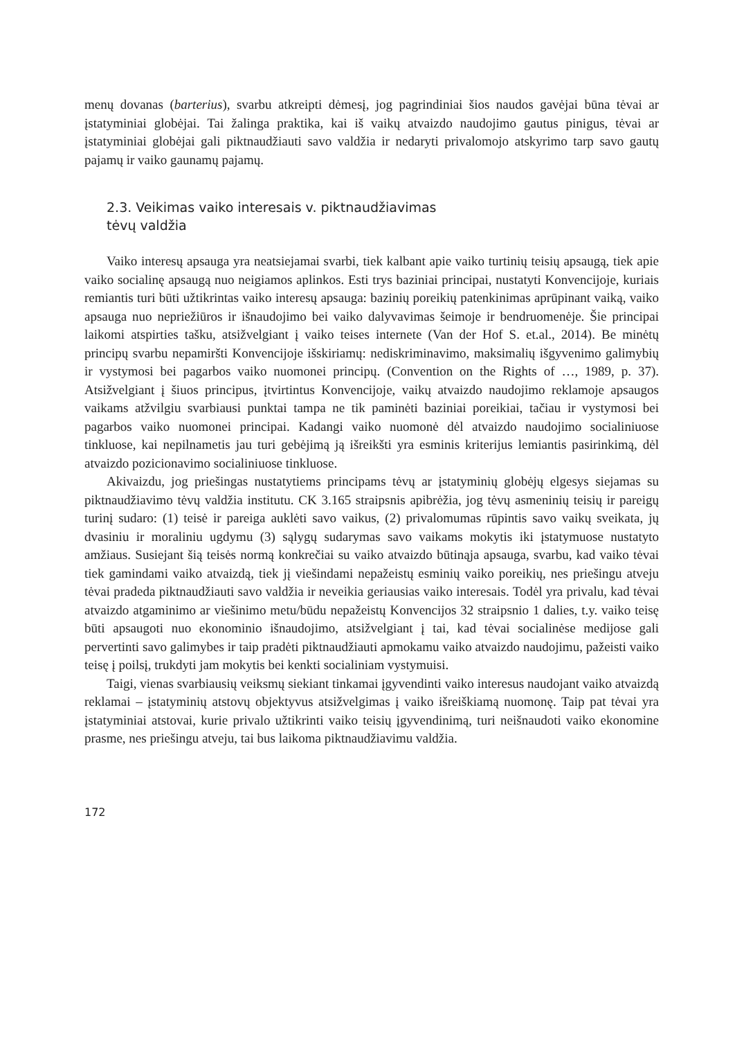menų dovanas (barterius), svarbu atkreipti dėmesį, jog pagrindiniai šios naudos gavėjai būna tėvai ar įstatyminiai globėjai. Tai žalinga praktika, kai iš vaikų atvaizdo naudojimo gautus pinigus, tėvai ar įstatyminiai globėjai gali piktnaudžiauti savo valdžia ir nedaryti privalomojo atskyrimo tarp savo gautų pajamų ir vaiko gaunamų pajamų.
2.3. Veikimas vaiko interesais v. piktnaudžiavimas
tėvų valdžia
Vaiko interesų apsauga yra neatsiejamai svarbi, tiek kalbant apie vaiko turtinių teisių apsaugą, tiek apie vaiko socialinę apsaugą nuo neigiamos aplinkos. Esti trys baziniai principai, nustatyti Konvencijoje, kuriais remiantis turi būti užtikrintas vaiko interesų apsauga: bazinių poreikių patenkinimas aprūpinant vaiką, vaiko apsauga nuo nepriežiūros ir išnaudojimo bei vaiko dalyvavimas šeimoje ir bendruomenėje. Šie principai laikomi atspirties tašku, atsižvelgiant į vaiko teises internete (Van der Hof S. et.al., 2014). Be minėtų principų svarbu nepamiršti Konvencijoje išskiriamų: nediskriminavimo, maksimalių išgyvenimo galimybių ir vystymosi bei pagarbos vaiko nuomonei principų. (Convention on the Rights of …, 1989, p. 37). Atsižvelgiant į šiuos principus, įtvirtintus Konvencijoje, vaikų atvaizdo naudojimo reklamoje apsaugos vaikams atžvilgiu svarbiausi punktai tampa ne tik paminėti baziniai poreikiai, tačiau ir vystymosi bei pagarbos vaiko nuomonei principai. Kadangi vaiko nuomonė dėl atvaizdo naudojimo socialiniuose tinkluose, kai nepilnametis jau turi gebėjimą ją išreikšti yra esminis kriterijus lemiantis pasirinkimą, dėl atvaizdo pozicionavimo socialiniuose tinkluose.
Akivaizdu, jog priešingas nustatytiems principams tėvų ar įstatyminių globėjų elgesys siejamas su piktnaudžiavimo tėvų valdžia institutu. CK 3.165 straipsnis apibrėžia, jog tėvų asmeninių teisių ir pareigų turinį sudaro: (1) teisė ir pareiga auklėti savo vaikus, (2) privalomumas rūpintis savo vaikų sveikata, jų dvasiniu ir moraliniu ugdymu (3) sąlygų sudarymas savo vaikams mokytis iki įstatymuose nustatyto amžiaus. Susiejant šią teisės normą konkrečiai su vaiko atvaizdo būtinąja apsauga, svarbu, kad vaiko tėvai tiek gamindami vaiko atvaizdą, tiek jį viešindami nepažeistų esminių vaiko poreikių, nes priešingu atveju tėvai pradeda piktnaudžiauti savo valdžia ir neveikia geriausias vaiko interesais. Todėl yra privalu, kad tėvai atvaizdo atgaminimo ar viešinimo metu/būdu nepažeistų Konvencijos 32 straipsnio 1 dalies, t.y. vaiko teisę būti apsaugoti nuo ekonominio išnaudojimo, atsižvelgiant į tai, kad tėvai socialinėse medijose gali pervertinti savo galimybes ir taip pradėti piktnaudžiauti apmokamu vaiko atvaizdo naudojimu, pažeisti vaiko teisę į poilsį, trukdyti jam mokytis bei kenkti socialiniam vystymuisi.
Taigi, vienas svarbiausių veiksmų siekiant tinkamai įgyvendinti vaiko interesus naudojant vaiko atvaizdą reklamai – įstatyminių atstovų objektyvus atsižvelgimas į vaiko išreiškiamą nuomonę. Taip pat tėvai yra įstatyminiai atstovai, kurie privalo užtikrinti vaiko teisių įgyvendinimą, turi neišnaudoti vaiko ekonomine prasme, nes priešingu atveju, tai bus laikoma piktnaudžiavimu valdžia.
172